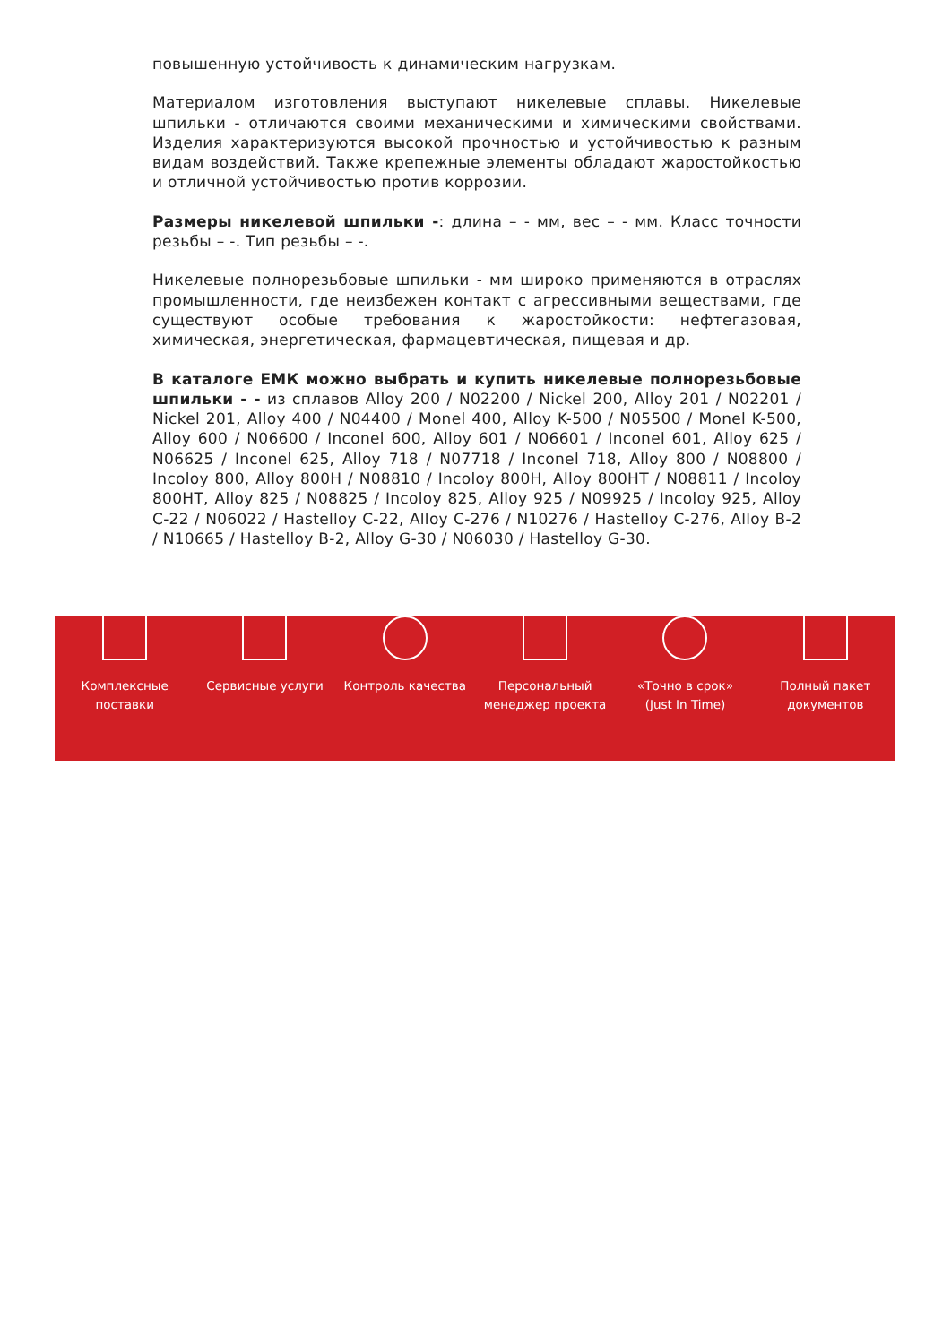повышенную устойчивость к динамическим нагрузкам.
Материалом изготовления выступают никелевые сплавы. Никелевые шпильки - отличаются своими механическими и химическими свойствами. Изделия характеризуются высокой прочностью и устойчивостью к разным видам воздействий. Также крепежные элементы обладают жаростойкостью и отличной устойчивостью против коррозии.
Размеры никелевой шпильки -: длина – - мм, вес – - мм. Класс точности резьбы – -. Тип резьбы – -.
Никелевые полнорезьбовые шпильки - мм широко применяются в отраслях промышленности, где неизбежен контакт с агрессивными веществами, где существуют особые требования к жаростойкости: нефтегазовая, химическая, энергетическая, фармацевтическая, пищевая и др.
В каталоге ЕМК можно выбрать и купить никелевые полнорезьбовые шпильки - - из сплавов Alloy 200 / N02200 / Nickel 200, Alloy 201 / N02201 / Nickel 201, Alloy 400 / N04400 / Monel 400, Alloy K-500 / N05500 / Monel K-500, Alloy 600 / N06600 / Inconel 600, Alloy 601 / N06601 / Inconel 601, Alloy 625 / N06625 / Inconel 625, Alloy 718 / N07718 / Inconel 718, Alloy 800 / N08800 / Incoloy 800, Alloy 800H / N08810 / Incoloy 800H, Alloy 800HT / N08811 / Incoloy 800HT, Alloy 825 / N08825 / Incoloy 825, Alloy 925 / N09925 / Incoloy 925, Alloy C-22 / N06022 / Hastelloy C-22, Alloy C-276 / N10276 / Hastelloy C-276, Alloy B-2 / N10665 / Hastelloy B-2, Alloy G-30 / N06030 / Hastelloy G-30.
Комплексные поставки
Сервисные услуги Контроль качества Персональный менеджер проекта
«Точно в срок» (Just In Time)
Полный пакет документов